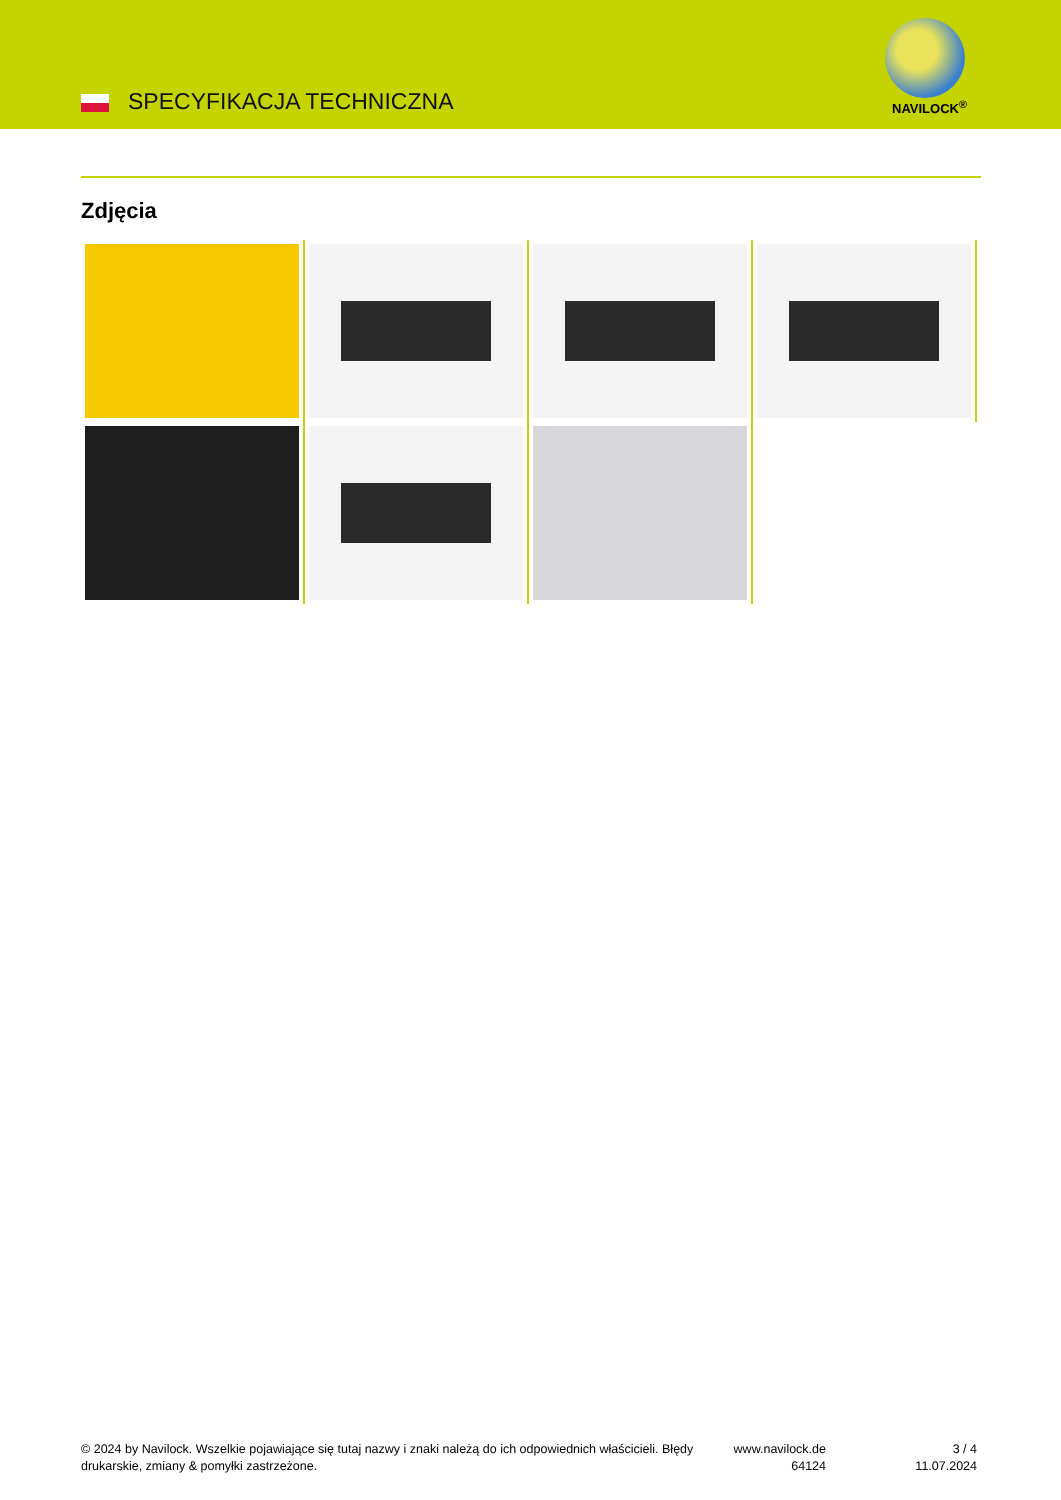SPECYFIKACJA TECHNICZNA NAVILOCK<sup>®</sup>
Zdjęcia
© 2024 by Navilock. Wszelkie pojawiające się tutaj nazwy i znaki należą do ich odpowiednich właścicieli. Błędy drukarskie, zmiany & pomyłki zastrzeżone.
www.navilock.de
64124
3 / 4
11.07.2024